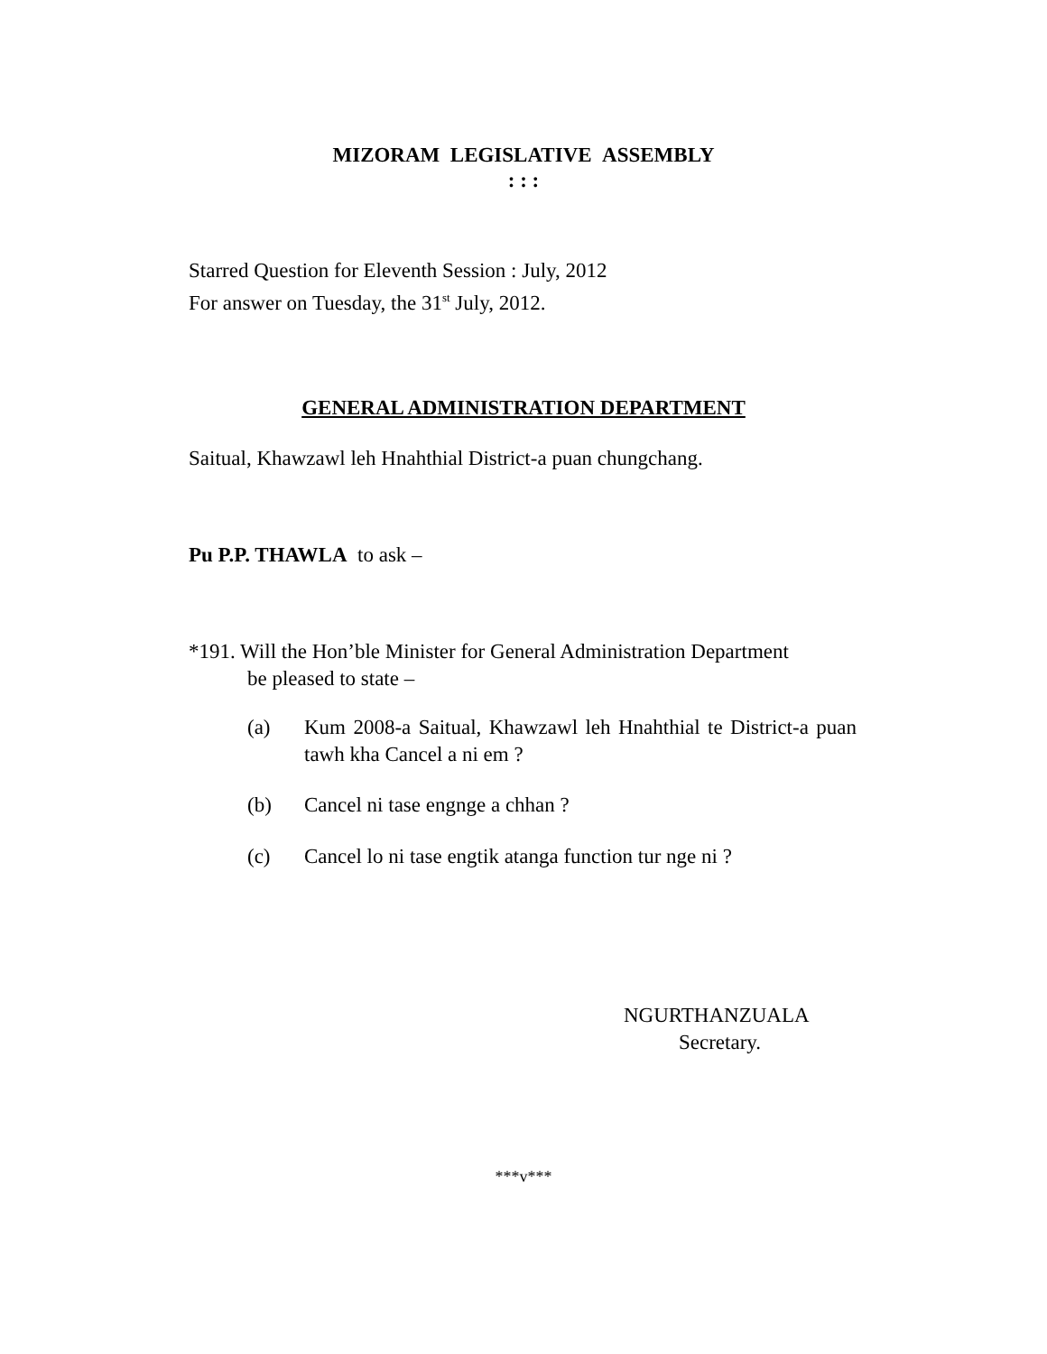MIZORAM LEGISLATIVE ASSEMBLY
: : :
Starred Question for Eleventh Session : July, 2012
For answer on Tuesday, the 31<sup>st</sup> July, 2012.
GENERAL ADMINISTRATION DEPARTMENT
Saitual, Khawzawl leh Hnahthial District-a puan chungchang.
Pu P.P. THAWLA to ask –
*191. Will the Hon’ble Minister for General Administration Department
be pleased to state –
(a) Kum 2008-a Saitual, Khawzawl leh Hnahthial te District-a puan tawh kha Cancel a ni em ?
(b) Cancel ni tase engnge a chhan ?
(c) Cancel lo ni tase engtik atanga function tur nge ni ?
NGURTHANZUALA
Secretary.
***v***